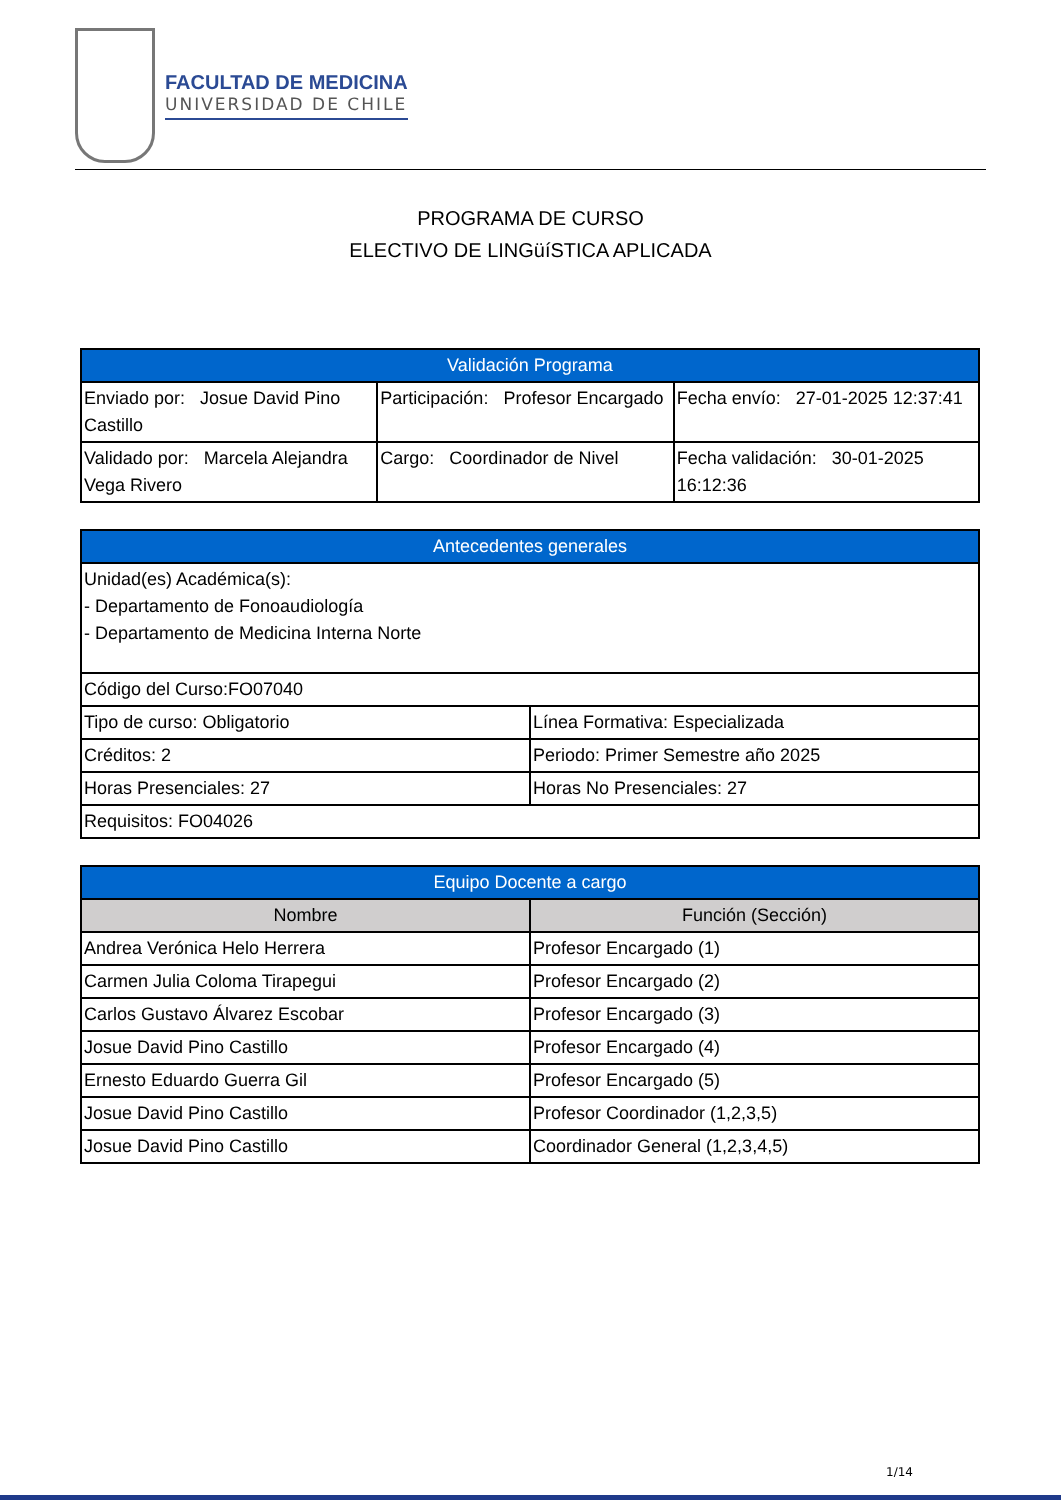FACULTAD DE MEDICINA
UNIVERSIDAD DE CHILE
PROGRAMA DE CURSO
ELECTIVO DE LINGüíSTICA APLICADA
| Validación Programa | | |
| --- | --- | --- |
| Enviado por: Josue David Pino Castillo | Participación: Profesor Encargado | Fecha envío: 27-01-2025 12:37:41 |
| Validado por: Marcela Alejandra Vega Rivero | Cargo: Coordinador de Nivel | Fecha validación: 30-01-2025 16:12:36 |
| Antecedentes generales | |
| --- | --- |
| Unidad(es) Académica(s): - Departamento de Fonoaudiología - Departamento de Medicina Interna Norte | |
| Código del Curso:FO07040 | |
| Tipo de curso: Obligatorio | Línea Formativa: Especializada |
| Créditos: 2 | Periodo: Primer Semestre año 2025 |
| Horas Presenciales: 27 | Horas No Presenciales: 27 |
| Requisitos: FO04026 | |
| Equipo Docente a cargo | |
| --- | --- |
| Nombre | Función (Sección) |
| Andrea Verónica Helo Herrera | Profesor Encargado (1) |
| Carmen Julia Coloma Tirapegui | Profesor Encargado (2) |
| Carlos Gustavo Álvarez Escobar | Profesor Encargado (3) |
| Josue David Pino Castillo | Profesor Encargado (4) |
| Ernesto Eduardo Guerra Gil | Profesor Encargado (5) |
| Josue David Pino Castillo | Profesor Coordinador (1,2,3,5) |
| Josue David Pino Castillo | Coordinador General (1,2,3,4,5) |
1/14